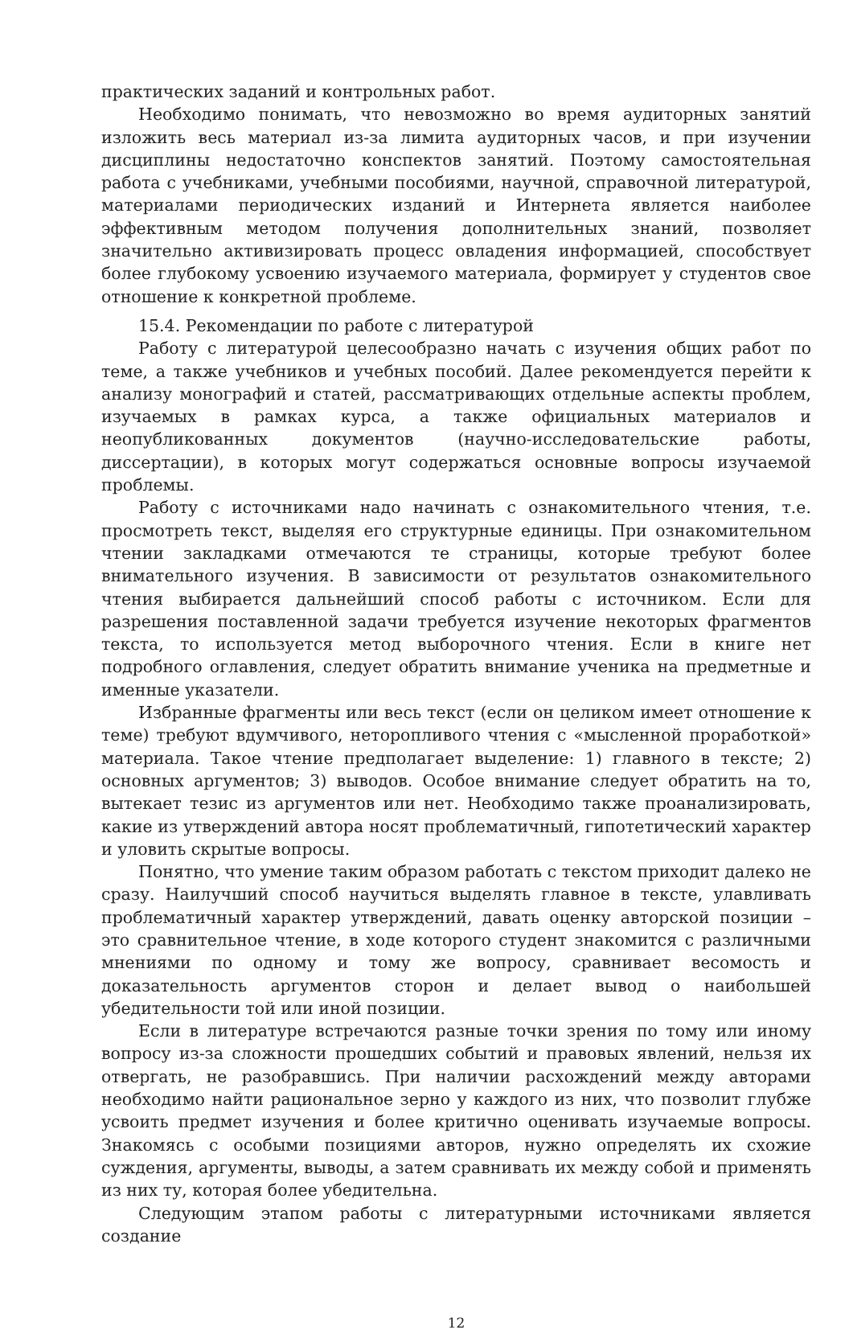практических заданий и контрольных работ.
Необходимо понимать, что невозможно во время аудиторных занятий изложить весь материал из-за лимита аудиторных часов, и при изучении дисциплины недостаточно конспектов занятий. Поэтому самостоятельная работа с учебниками, учебными пособиями, научной, справочной литературой, материалами периодических изданий и Интернета является наиболее эффективным методом получения дополнительных знаний, позволяет значительно активизировать процесс овладения информацией, способствует более глубокому усвоению изучаемого материала, формирует у студентов свое отношение к конкретной проблеме.
15.4. Рекомендации по работе с литературой
Работу с литературой целесообразно начать с изучения общих работ по теме, а также учебников и учебных пособий. Далее рекомендуется перейти к анализу монографий и статей, рассматривающих отдельные аспекты проблем, изучаемых в рамках курса, а также официальных материалов и неопубликованных документов (научно-исследовательские работы, диссертации), в которых могут содержаться основные вопросы изучаемой проблемы.
Работу с источниками надо начинать с ознакомительного чтения, т.е. просмотреть текст, выделяя его структурные единицы. При ознакомительном чтении закладками отмечаются те страницы, которые требуют более внимательного изучения. В зависимости от результатов ознакомительного чтения выбирается дальнейший способ работы с источником. Если для разрешения поставленной задачи требуется изучение некоторых фрагментов текста, то используется метод выборочного чтения. Если в книге нет подробного оглавления, следует обратить внимание ученика на предметные и именные указатели.
Избранные фрагменты или весь текст (если он целиком имеет отношение к теме) требуют вдумчивого, неторопливого чтения с «мысленной проработкой» материала. Такое чтение предполагает выделение: 1) главного в тексте; 2) основных аргументов; 3) выводов. Особое внимание следует обратить на то, вытекает тезис из аргументов или нет. Необходимо также проанализировать, какие из утверждений автора носят проблематичный, гипотетический характер и уловить скрытые вопросы.
Понятно, что умение таким образом работать с текстом приходит далеко не сразу. Наилучший способ научиться выделять главное в тексте, улавливать проблематичный характер утверждений, давать оценку авторской позиции – это сравнительное чтение, в ходе которого студент знакомится с различными мнениями по одному и тому же вопросу, сравнивает весомость и доказательность аргументов сторон и делает вывод о наибольшей убедительности той или иной позиции.
Если в литературе встречаются разные точки зрения по тому или иному вопросу из-за сложности прошедших событий и правовых явлений, нельзя их отвергать, не разобравшись. При наличии расхождений между авторами необходимо найти рациональное зерно у каждого из них, что позволит глубже усвоить предмет изучения и более критично оценивать изучаемые вопросы. Знакомясь с особыми позициями авторов, нужно определять их схожие суждения, аргументы, выводы, а затем сравнивать их между собой и применять из них ту, которая более убедительна.
Следующим этапом работы с литературными источниками является создание
12